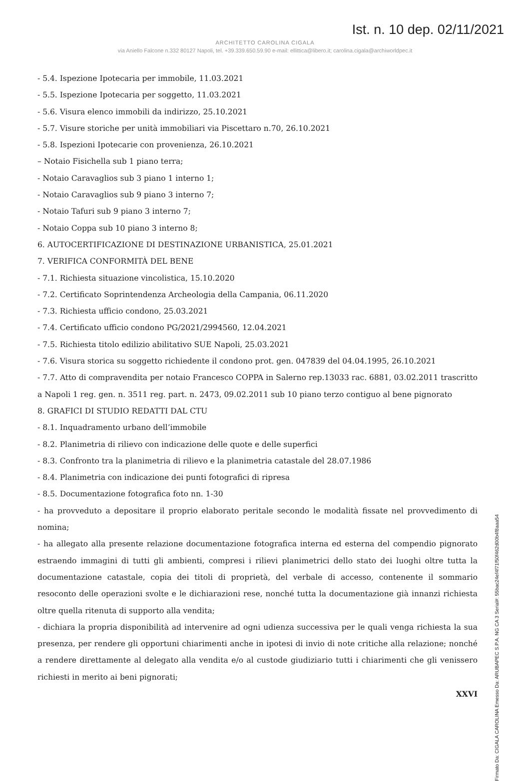Ist. n. 10 dep. 02/11/2021
ARCHITETTO CAROLINA CIGALA
via Aniello Falcone n.332 80127 Napoli, tel. +39.339.650.59.90 e-mail: ellittica@libero.it; carolina.cigala@archiworldpec.it
- 5.4. Ispezione Ipotecaria per immobile, 11.03.2021
- 5.5. Ispezione Ipotecaria per soggetto, 11.03.2021
- 5.6. Visura elenco immobili da indirizzo, 25.10.2021
- 5.7. Visure storiche per unità immobiliari via Piscettaro n.70, 26.10.2021
- 5.8. Ispezioni Ipotecarie con provenienza, 26.10.2021
– Notaio Fisichella sub 1 piano terra;
- Notaio Caravaglios sub 3 piano 1 interno 1;
- Notaio Caravaglios sub 9 piano 3 interno 7;
- Notaio Tafuri sub 9 piano 3 interno 7;
- Notaio Coppa sub 10 piano 3 interno 8;
6. AUTOCERTIFICAZIONE DI DESTINAZIONE URBANISTICA, 25.01.2021
7. VERIFICA CONFORMITÀ DEL BENE
- 7.1. Richiesta situazione vincolistica, 15.10.2020
- 7.2. Certificato Soprintendenza Archeologia della Campania, 06.11.2020
- 7.3. Richiesta ufficio condono, 25.03.2021
- 7.4. Certificato ufficio condono PG/2021/2994560, 12.04.2021
- 7.5. Richiesta titolo edilizio abilitativo SUE Napoli, 25.03.2021
- 7.6. Visura storica su soggetto richiedente il condono prot. gen. 047839 del 04.04.1995, 26.10.2021
- 7.7. Atto di compravendita per notaio Francesco COPPA in Salerno rep.13033 rac. 6881, 03.02.2011 trascritto a Napoli 1 reg. gen. n. 3511 reg. part. n. 2473, 09.02.2011 sub 10 piano terzo contiguo al bene pignorato
8. GRAFICI DI STUDIO REDATTI DAL CTU
- 8.1. Inquadramento urbano dell’immobile
- 8.2. Planimetria di rilievo con indicazione delle quote e delle superfici
- 8.3. Confronto tra la planimetria di rilievo e la planimetria catastale del 28.07.1986
- 8.4. Planimetria con indicazione dei punti fotografici di ripresa
- 8.5. Documentazione fotografica foto nn. 1-30
- ha provveduto a depositare il proprio elaborato peritale secondo le modalità fissate nel provvedimento di nomina;
- ha allegato alla presente relazione documentazione fotografica interna ed esterna del compendio pignorato estraendo immagini di tutti gli ambienti, compresi i rilievi planimetrici dello stato dei luoghi oltre tutta la documentazione catastale, copia dei titoli di proprietà, del verbale di accesso, contenente il sommario resoconto delle operazioni svolte e le dichiarazioni rese, nonché tutta la documentazione già innanzi richiesta oltre quella ritenuta di supporto alla vendita;
- dichiara la propria disponibilità ad intervenire ad ogni udienza successiva per le quali venga richiesta la sua presenza, per rendere gli opportuni chiarimenti anche in ipotesi di invio di note critiche alla relazione; nonché a rendere direttamente al delegato alla vendita e/o al custode giudiziario tutti i chiarimenti che gli venissero richiesti in merito ai beni pignorati;
XXVI
Firmato Da: CIGALA CAROLINA Emesso Da: ARUBAPEC S.P.A. NG CA 3 Serial#: 55bac24ef4f71f50f462d00b4f8aaa54